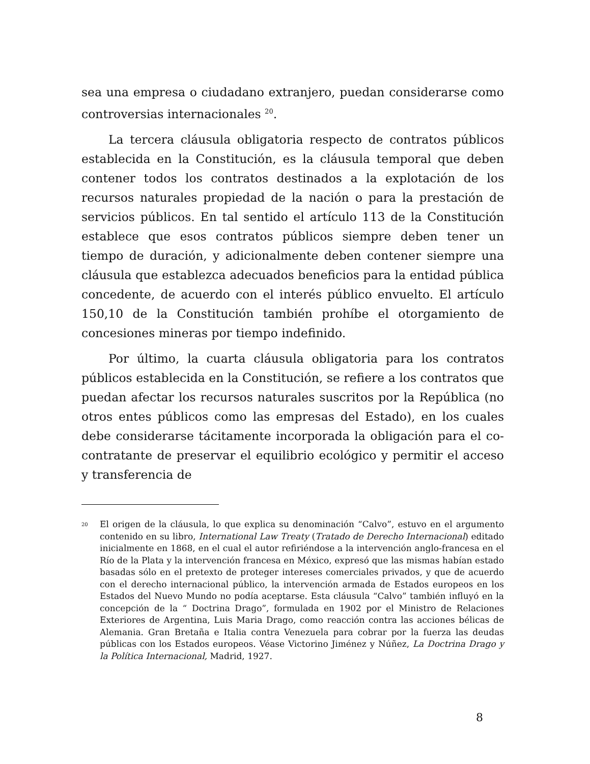sea una empresa o ciudadano extranjero, puedan considerarse como controversias internacionales <sup>20</sup>.
La tercera cláusula obligatoria respecto de contratos públicos establecida en la Constitución, es la cláusula temporal que deben contener todos los contratos destinados a la explotación de los recursos naturales propiedad de la nación o para la prestación de servicios públicos. En tal sentido el artículo 113 de la Constitución establece que esos contratos públicos siempre deben tener un tiempo de duración, y adicionalmente deben contener siempre una cláusula que establezca adecuados beneficios para la entidad pública concedente, de acuerdo con el interés público envuelto. El artículo 150,10 de la Constitución también prohíbe el otorgamiento de concesiones mineras por tiempo indefinido.
Por último, la cuarta cláusula obligatoria para los contratos públicos establecida en la Constitución, se refiere a los contratos que puedan afectar los recursos naturales suscritos por la República (no otros entes públicos como las empresas del Estado), en los cuales debe considerarse tácitamente incorporada la obligación para el co-contratante de preservar el equilibrio ecológico y permitir el acceso y transferencia de
<sup>20</sup> El origen de la cláusula, lo que explica su denominación “Calvo”, estuvo en el argumento contenido en su libro, International Law Treaty (Tratado de Derecho Internacional) editado inicialmente en 1868, en el cual el autor refiriéndose a la intervención anglo-francesa en el Río de la Plata y la intervención francesa en México, expresó que las mismas habían estado basadas sólo en el pretexto de proteger intereses comerciales privados, y que de acuerdo con el derecho internacional público, la intervención armada de Estados europeos en los Estados del Nuevo Mundo no podía aceptarse. Esta cláusula “Calvo” también influyó en la concepción de la “ Doctrina Drago”, formulada en 1902 por el Ministro de Relaciones Exteriores de Argentina, Luis Maria Drago, como reacción contra las acciones bélicas de Alemania. Gran Bretaña e Italia contra Venezuela para cobrar por la fuerza las deudas públicas con los Estados europeos. Véase Victorino Jiménez y Núñez, La Doctrina Drago y la Política Internacional, Madrid, 1927.
8